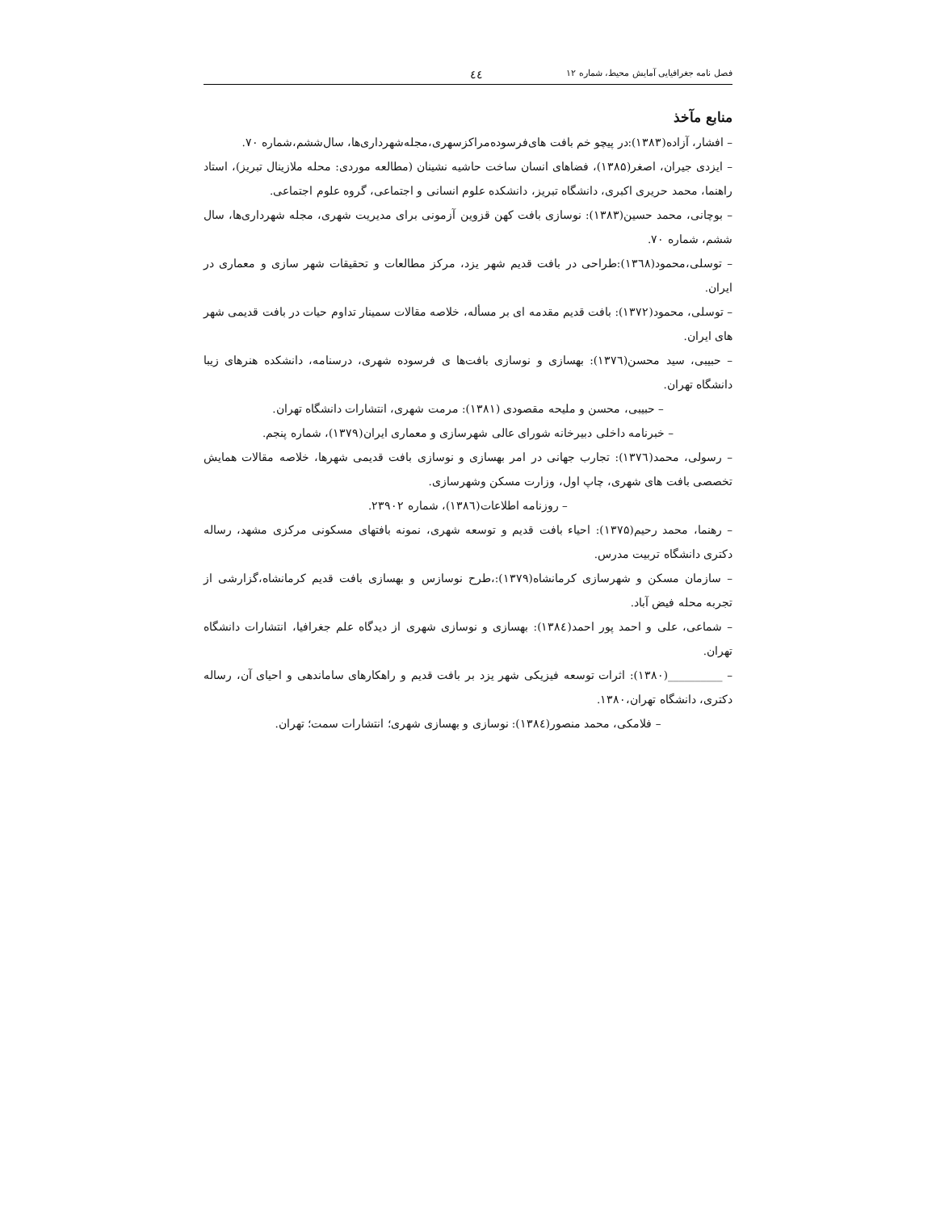فصل نامه جغرافیایی آمایش محیط، شماره ۱۲ ٤٤
منابع مآخذ
– افشار، آزاده(۱۳۸۳):در پیچو خم بافت های‌فرسوده‌مراکزسهری،مجله‌شهرداری‌ها، سال‌ششم،شماره ۷۰.
– ایزدی جیران، اصغر(۱۳۸۵)، فضاهای انسان ساخت حاشیه نشینان (مطالعه موردی: محله ملازینال تبریز)، استاد راهنما، محمد حریری اکبری، دانشگاه تبریز، دانشکده علوم انسانی و اجتماعی، گروه علوم اجتماعی.
– بوچانی، محمد حسین(۱۳۸۳): نوسازی بافت کهن قزوین آزمونی برای مدیریت شهری، مجله شهرداری‌ها، سال ششم، شماره ۷۰.
– توسلی،محمود(۱۳٦۸):طراحی در بافت قدیم شهر یزد، مرکز مطالعات و تحقیقات شهر سازی و معماری در ایران.
– توسلی، محمود(۱۳۷۲): بافت قدیم مقدمه ای بر مسأله، خلاصه مقالات سمینار تداوم حیات در بافت قدیمی شهر های ایران.
– حبیبی، سید محسن(۱۳۷٦): بهسازی و نوسازی بافت‌ها ی فرسوده شهری، درسنامه، دانشکده هنرهای زیبا دانشگاه تهران.
– حبیبی، محسن و ملیحه مقصودی (۱۳۸۱): مرمت شهری، انتشارات دانشگاه تهران.
– خبرنامه داخلی دبیرخانه شورای عالی شهرسازی و معماری ایران(۱۳۷۹)، شماره پنجم.
– رسولی، محمد(۱۳۷٦): تجارب جهانی در امر بهسازی و نوسازی بافت قدیمی شهرها، خلاصه مقالات همایش تخصصی بافت های شهری، چاپ اول، وزارت مسکن وشهرسازی.
– روزنامه اطلاعات(۱۳۸٦)، شماره ۲۳۹۰۲.
– رهنما، محمد رحیم(۱۳۷۵): احیاء بافت قدیم و توسعه شهری، نمونه بافتهای مسکونی مرکزی مشهد، رساله دکتری دانشگاه تربیت مدرس.
– سازمان مسکن و شهرسازی کرمانشاه(۱۳۷۹):،طرح نوسازس و بهسازی بافت قدیم کرمانشاه،گزارشی از تجربه محله فیض آباد.
– شماعی، علی و احمد پور احمد(۱۳۸٤): بهسازی و نوسازی شهری از دیدگاه علم جغرافیا، انتشارات دانشگاه تهران.
– __________(۱۳۸۰): اثرات توسعه فیزیکی شهر یزد بر بافت قدیم و راهکارهای ساماندهی و احیای آن، رساله دکتری، دانشگاه تهران،۱۳۸۰.
– فلامکی، محمد منصور(۱۳۸٤): نوسازی و بهسازی شهری؛ انتشارات سمت؛ تهران.